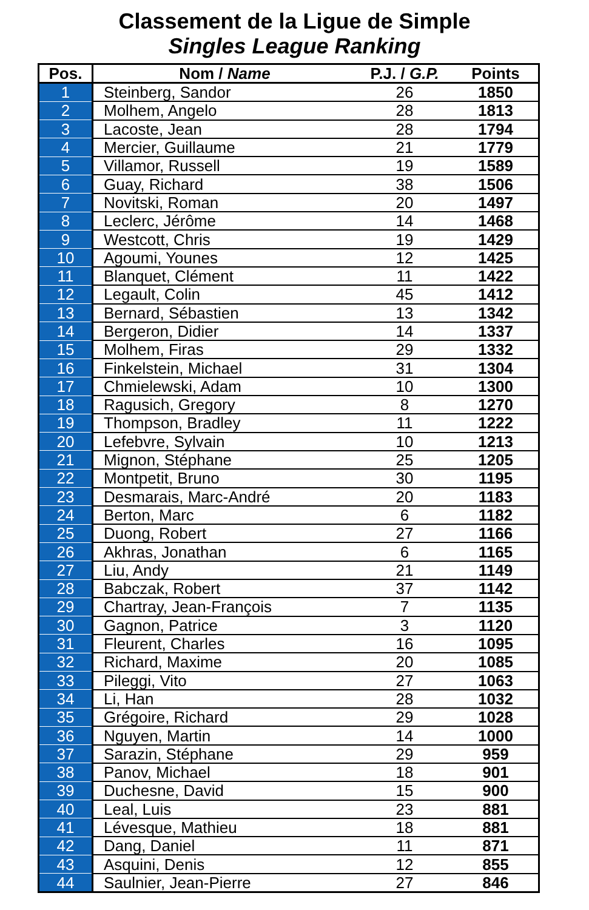Classement de la Ligue de Simple
Singles League Ranking
| Pos. | Nom / Name | P.J. / G.P. | Points |
| --- | --- | --- | --- |
| 1 | Steinberg, Sandor | 26 | 1850 |
| 2 | Molhem, Angelo | 28 | 1813 |
| 3 | Lacoste, Jean | 28 | 1794 |
| 4 | Mercier, Guillaume | 21 | 1779 |
| 5 | Villamor, Russell | 19 | 1589 |
| 6 | Guay, Richard | 38 | 1506 |
| 7 | Novitski, Roman | 20 | 1497 |
| 8 | Leclerc, Jérôme | 14 | 1468 |
| 9 | Westcott, Chris | 19 | 1429 |
| 10 | Agoumi, Younes | 12 | 1425 |
| 11 | Blanquet, Clément | 11 | 1422 |
| 12 | Legault, Colin | 45 | 1412 |
| 13 | Bernard, Sébastien | 13 | 1342 |
| 14 | Bergeron, Didier | 14 | 1337 |
| 15 | Molhem, Firas | 29 | 1332 |
| 16 | Finkelstein, Michael | 31 | 1304 |
| 17 | Chmielewski, Adam | 10 | 1300 |
| 18 | Ragusich, Gregory | 8 | 1270 |
| 19 | Thompson, Bradley | 11 | 1222 |
| 20 | Lefebvre, Sylvain | 10 | 1213 |
| 21 | Mignon, Stéphane | 25 | 1205 |
| 22 | Montpetit, Bruno | 30 | 1195 |
| 23 | Desmarais, Marc-André | 20 | 1183 |
| 24 | Berton, Marc | 6 | 1182 |
| 25 | Duong, Robert | 27 | 1166 |
| 26 | Akhras, Jonathan | 6 | 1165 |
| 27 | Liu, Andy | 21 | 1149 |
| 28 | Babczak, Robert | 37 | 1142 |
| 29 | Chartray, Jean-François | 7 | 1135 |
| 30 | Gagnon, Patrice | 3 | 1120 |
| 31 | Fleurent, Charles | 16 | 1095 |
| 32 | Richard, Maxime | 20 | 1085 |
| 33 | Pileggi, Vito | 27 | 1063 |
| 34 | Li, Han | 28 | 1032 |
| 35 | Grégoire, Richard | 29 | 1028 |
| 36 | Nguyen, Martin | 14 | 1000 |
| 37 | Sarazin, Stéphane | 29 | 959 |
| 38 | Panov, Michael | 18 | 901 |
| 39 | Duchesne, David | 15 | 900 |
| 40 | Leal, Luis | 23 | 881 |
| 41 | Lévesque, Mathieu | 18 | 881 |
| 42 | Dang, Daniel | 11 | 871 |
| 43 | Asquini, Denis | 12 | 855 |
| 44 | Saulnier, Jean-Pierre | 27 | 846 |